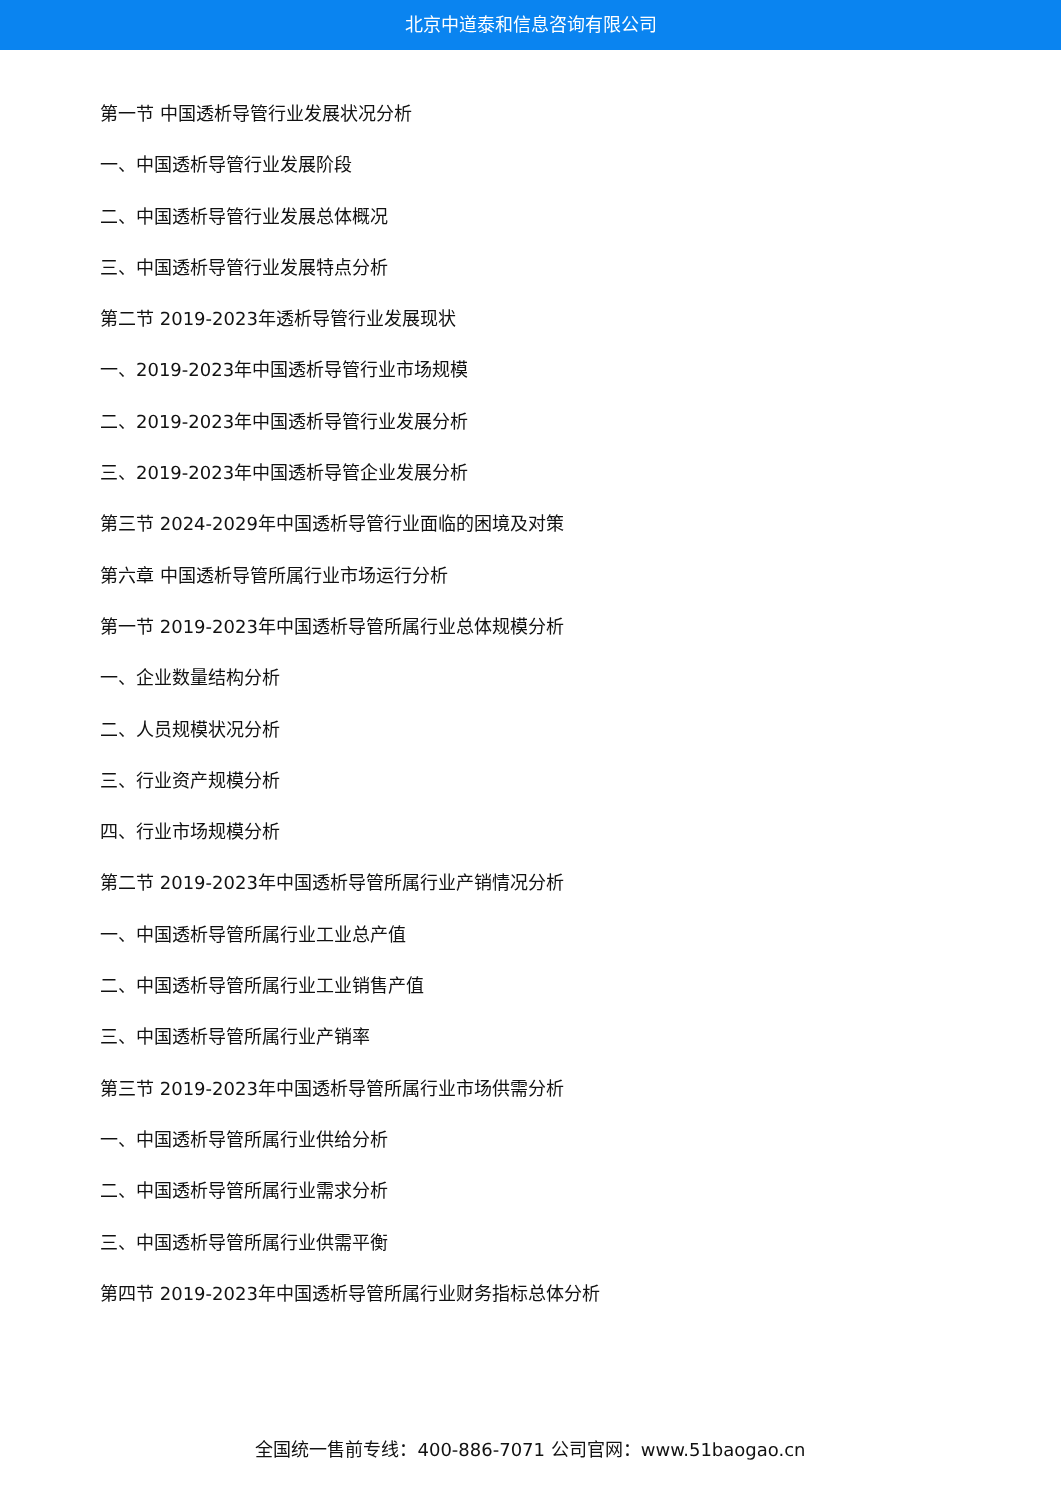北京中道泰和信息咨询有限公司
第一节 中国透析导管行业发展状况分析
一、中国透析导管行业发展阶段
二、中国透析导管行业发展总体概况
三、中国透析导管行业发展特点分析
第二节 2019-2023年透析导管行业发展现状
一、2019-2023年中国透析导管行业市场规模
二、2019-2023年中国透析导管行业发展分析
三、2019-2023年中国透析导管企业发展分析
第三节 2024-2029年中国透析导管行业面临的困境及对策
第六章 中国透析导管所属行业市场运行分析
第一节 2019-2023年中国透析导管所属行业总体规模分析
一、企业数量结构分析
二、人员规模状况分析
三、行业资产规模分析
四、行业市场规模分析
第二节 2019-2023年中国透析导管所属行业产销情况分析
一、中国透析导管所属行业工业总产值
二、中国透析导管所属行业工业销售产值
三、中国透析导管所属行业产销率
第三节 2019-2023年中国透析导管所属行业市场供需分析
一、中国透析导管所属行业供给分析
二、中国透析导管所属行业需求分析
三、中国透析导管所属行业供需平衡
第四节 2019-2023年中国透析导管所属行业财务指标总体分析
全国统一售前专线：400-886-7071 公司官网：www.51baogao.cn